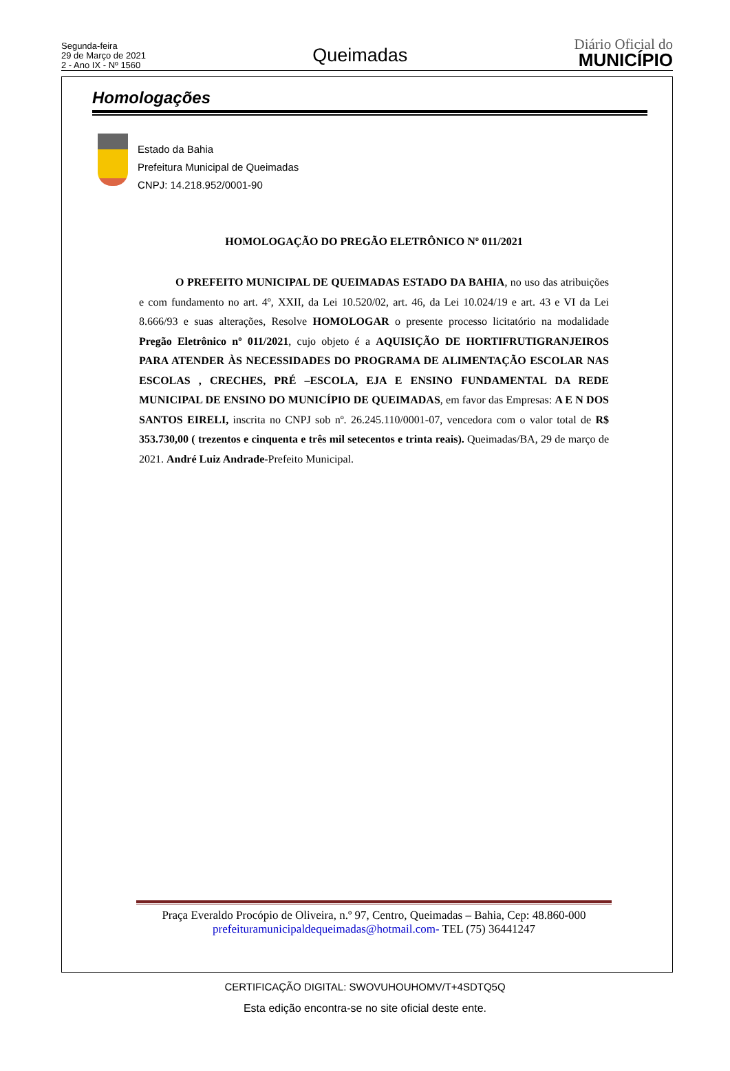Segunda-feira
29 de Março de 2021
2 - Ano IX - Nº 1560
Queimadas
Diário Oficial do
MUNICÍPIO
Homologações
Estado da Bahia
Prefeitura Municipal de Queimadas
CNPJ: 14.218.952/0001-90
HOMOLOGAÇÃO DO PREGÃO ELETRÔNICO Nº 011/2021
O PREFEITO MUNICIPAL DE QUEIMADAS ESTADO DA BAHIA, no uso das atribuições e com fundamento no art. 4º, XXII, da Lei 10.520/02, art. 46, da Lei 10.024/19 e art. 43 e VI da Lei 8.666/93 e suas alterações, Resolve HOMOLOGAR o presente processo licitatório na modalidade Pregão Eletrônico nº 011/2021, cujo objeto é a AQUISIÇÃO DE HORTIFRUTIGRANJEIROS PARA ATENDER ÀS NECESSIDADES DO PROGRAMA DE ALIMENTAÇÃO ESCOLAR NAS ESCOLAS , CRECHES, PRÉ –ESCOLA, EJA E ENSINO FUNDAMENTAL DA REDE MUNICIPAL DE ENSINO DO MUNICÍPIO DE QUEIMADAS, em favor das Empresas: A E N DOS SANTOS EIRELI, inscrita no CNPJ sob nº. 26.245.110/0001-07, vencedora com o valor total de R$ 353.730,00 ( trezentos e cinquenta e três mil setecentos e trinta reais). Queimadas/BA, 29 de março de 2021. André Luiz Andrade-Prefeito Municipal.
Praça Everaldo Procópio de Oliveira, n.º 97, Centro, Queimadas – Bahia, Cep: 48.860-000
prefeituramunicipaldequeimadas@hotmail.com- TEL (75) 36441247
CERTIFICAÇÃO DIGITAL: SWOVUHOUHOMV/T+4SDTQ5Q
Esta edição encontra-se no site oficial deste ente.